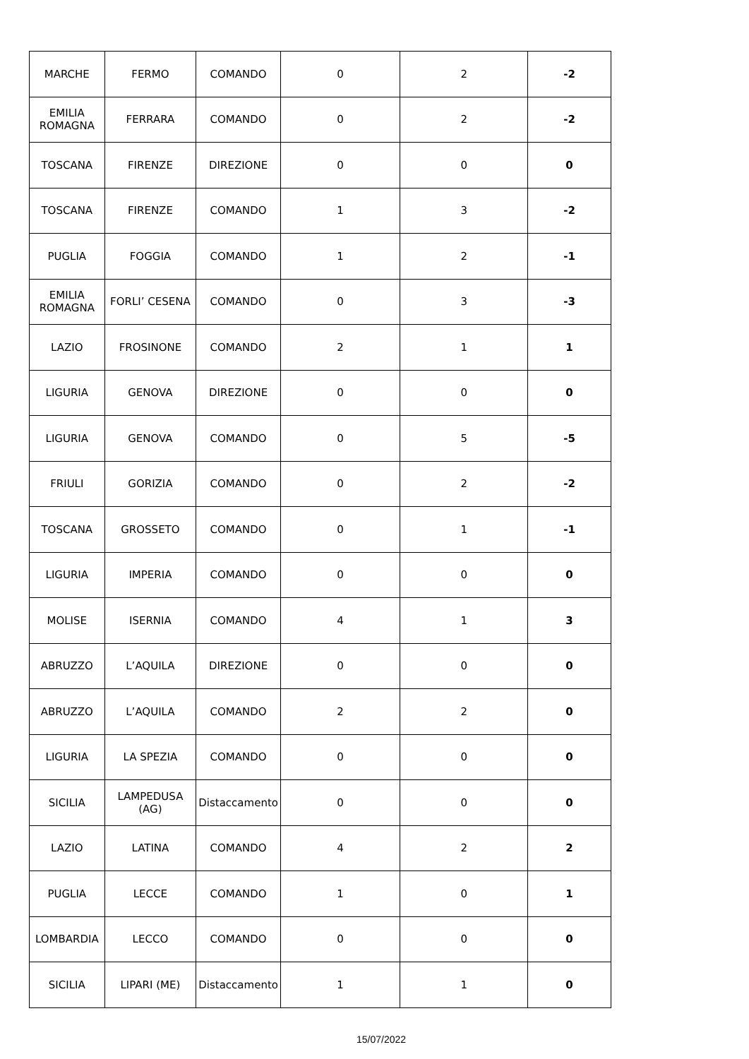| MARCHE | FERMO | COMANDO | 0 | 2 | -2 |
| EMILIA ROMAGNA | FERRARA | COMANDO | 0 | 2 | -2 |
| TOSCANA | FIRENZE | DIREZIONE | 0 | 0 | 0 |
| TOSCANA | FIRENZE | COMANDO | 1 | 3 | -2 |
| PUGLIA | FOGGIA | COMANDO | 1 | 2 | -1 |
| EMILIA ROMAGNA | FORLI’ CESENA | COMANDO | 0 | 3 | -3 |
| LAZIO | FROSINONE | COMANDO | 2 | 1 | 1 |
| LIGURIA | GENOVA | DIREZIONE | 0 | 0 | 0 |
| LIGURIA | GENOVA | COMANDO | 0 | 5 | -5 |
| FRIULI | GORIZIA | COMANDO | 0 | 2 | -2 |
| TOSCANA | GROSSETO | COMANDO | 0 | 1 | -1 |
| LIGURIA | IMPERIA | COMANDO | 0 | 0 | 0 |
| MOLISE | ISERNIA | COMANDO | 4 | 1 | 3 |
| ABRUZZO | L’AQUILA | DIREZIONE | 0 | 0 | 0 |
| ABRUZZO | L’AQUILA | COMANDO | 2 | 2 | 0 |
| LIGURIA | LA SPEZIA | COMANDO | 0 | 0 | 0 |
| SICILIA | LAMPEDUSA (AG) | Distaccamento | 0 | 0 | 0 |
| LAZIO | LATINA | COMANDO | 4 | 2 | 2 |
| PUGLIA | LECCE | COMANDO | 1 | 0 | 1 |
| LOMBARDIA | LECCO | COMANDO | 0 | 0 | 0 |
| SICILIA | LIPARI (ME) | Distaccamento | 1 | 1 | 0 |
15/07/2022